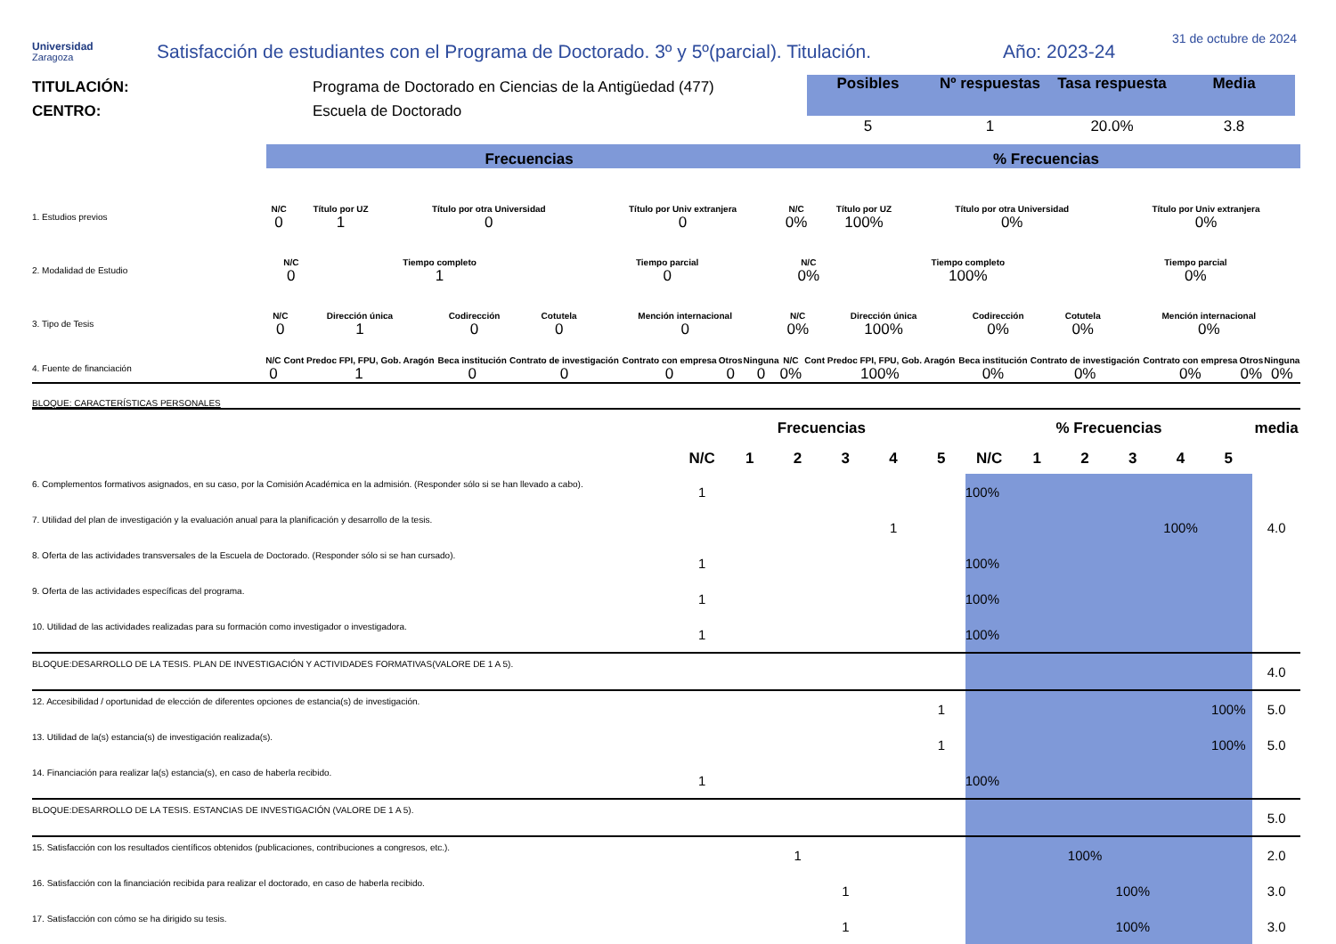Universidad
Zaragoza
Satisfacción de estudiantes con el Programa de Doctorado. 3º y 5º(parcial). Titulación.
Año: 2023-24
31 de octubre de 2024
TITULACIÓN:
CENTRO:
Programa de Doctorado en Ciencias de la Antigüedad (477)
Escuela de Doctorado
| Posibles | Nº respuestas | Tasa respuesta | Media |
| --- | --- | --- | --- |
| 5 | 1 | 20.0% | 3.8 |
Frecuencias
% Frecuencias
| 1. Estudios previos | N/C | Título por UZ | Título por otra Universidad | Título por Univ extranjera | N/C | Título por UZ | Título por otra Universidad | Título por Univ extranjera |
| | 0 | 1 | 0 | 0 | 0% | 100% | 0% | 0% |
| 2. Modalidad de Estudio | N/C | Tiempo completo | Tiempo parcial | N/C | Tiempo completo | Tiempo parcial |
| | 0 | 1 | 0 | 0% | 100% | 0% |
| 3. Tipo de Tesis | N/C | Dirección única | Codirección | Cotutela | Mención internacional | N/C | Dirección única | Codirección | Cotutela | Mención internacional |
| | 0 | 1 | 0 | 0 | 0 | 0% | 100% | 0% | 0% | 0% |
| 4. Fuente de financiación | N/C | Cont Predoc FPI, FPU, Gob. Aragón | Beca institución | Contrato de investigación | Contrato con empresa | Otros | Ninguna | N/C | Cont Predoc FPI, FPU, Gob. Aragón | Beca institución | Contrato de investigación | Contrato con empresa | Otros | Ninguna |
| | 0 | 1 | 0 | 0 | 0 | 0 | 0 | 0% | 100% | 0% | 0% | 0% | 0% | 0% |
BLOQUE: CARACTERÍSTICAS PERSONALES
| | Frecuencias | | | | | | % Frecuencias | | | | | | media |
| --- | --- | --- | --- | --- | --- | --- | --- | --- | --- | --- | --- | --- | --- |
| | N/C | 1 | 2 | 3 | 4 | 5 | N/C | 1 | 2 | 3 | 4 | 5 | |
| 6. Complementos formativos asignados, en su caso, por la Comisión Académica en la admisión. (Responder sólo si se han llevado a cabo). | 1 | | | | | | 100% | | | | | | |
| 7. Utilidad del plan de investigación y la evaluación anual para la planificación y desarrollo de la tesis. | | | | | 1 | | | | | | 100% | | 4.0 |
| 8. Oferta de las actividades transversales de la Escuela de Doctorado. (Responder sólo si se han cursado). | 1 | | | | | | 100% | | | | | | |
| 9. Oferta de las actividades específicas del programa. | 1 | | | | | | 100% | | | | | | |
| 10. Utilidad de las actividades realizadas para su formación como investigador o investigadora. | 1 | | | | | | 100% | | | | | | |
| BLOQUE:DESARROLLO DE LA TESIS. PLAN DE INVESTIGACIÓN Y ACTIVIDADES FORMATIVAS(VALORE DE 1 A 5). | | | | | | | | | | | | | 4.0 |
| 12. Accesibilidad / oportunidad de elección de diferentes opciones de estancia(s) de investigación. | | | | | | 1 | | | | | | 100% | 5.0 |
| 13. Utilidad de la(s) estancia(s) de investigación realizada(s). | | | | | | 1 | | | | | | 100% | 5.0 |
| 14. Financiación para realizar la(s) estancia(s), en caso de haberla recibido. | 1 | | | | | | 100% | | | | | | |
| BLOQUE:DESARROLLO DE LA TESIS. ESTANCIAS DE INVESTIGACIÓN (VALORE DE 1 A 5). | | | | | | | | | | | | | 5.0 |
| 15. Satisfacción con los resultados científicos obtenidos (publicaciones, contribuciones a congresos, etc.). | | | 1 | | | | | | 100% | | | | 2.0 |
| 16. Satisfacción con la financiación recibida para realizar el doctorado, en caso de haberla recibido. | | | | 1 | | | | | | 100% | | | 3.0 |
| 17. Satisfacción con cómo se ha dirigido su tesis. | | | | 1 | | | | | | 100% | | | 3.0 |